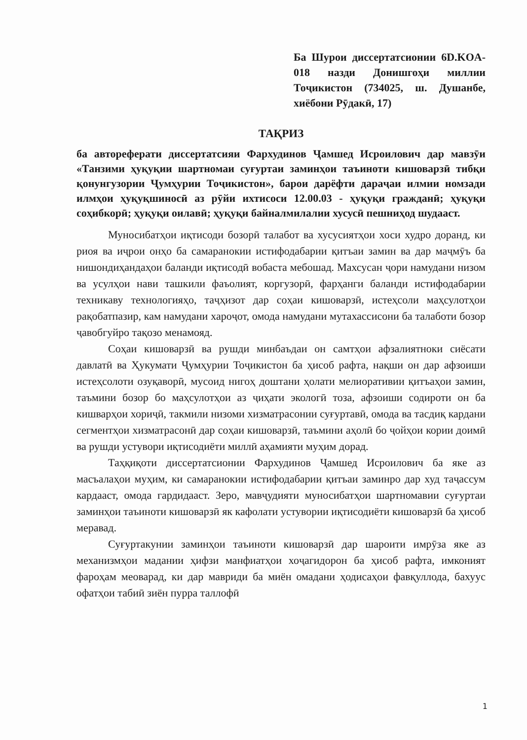Ба Шурои диссертатсионии 6D.KOA-018 назди Донишгоҳи миллии Тоҷикистон (734025, ш. Душанбе, хиёбони Рӯдакӣ, 17)
ТАҚРИЗ
ба автореферати диссертатсияи Фархудинов Ҷамшед Исроилович дар мавзӯи «Танзими ҳуқуқии шартномаи суғуртаи заминҳои таъиноти кишоварзӣ тибқи қонунгузории Ҷумҳурии Тоҷикистон», барои дарёфти дараҷаи илмии номзади илмҳои ҳуқуқшиносӣ аз рӯйи ихтисоси 12.00.03 - ҳуқуқи гражданӣ; ҳуқуқи соҳибкорӣ; ҳуқуқи оилавӣ; ҳуқуқи байналмилалии хусусӣ пешниҳод шудааст.
Муносибатҳои иқтисоди бозорӣ талабот ва хусусиятҳои хоси худро доранд, ки риоя ва иҷрои онҳо ба самаранокии истифодабарии қитъаи замин ва дар маҷмӯъ ба нишондиҳандаҳои баланди иқтисодӣ вобаста мебошад. Махсусан ҷори намудани низом ва усулҳои нави ташкили фаъолият, коргузорӣ, фарҳанги баланди истифодабарии техникаву технологияҳо, таҷҳизот дар соҳаи кишоварзӣ, истеҳсоли маҳсулотҳои рақобатпазир, кам намудани хароҷот, омода намудани мутахассисони ба талаботи бозор ҷавобгуйро тақозо менамояд.
Соҳаи кишоварзӣ ва рушди минбаъдаи он самтҳои афзалиятноки сиёсати давлатӣ ва Ҳукумати Ҷумҳурии Тоҷикистон ба ҳисоб рафта, нақши он дар афзоиши истеҳсолоти озуқаворӣ, мусоид нигоҳ доштани ҳолати мелиоративии қитъаҳои замин, таъмини бозор бо маҳсулотҳои аз ҷиҳати экологӣ тоза, афзоиши содироти он ба кишварҳои хориҷӣ, такмили низоми хизматрасонии суғуртавӣ, омода ва тасдиқ кардани сегментҳои хизматрасонӣ дар соҳаи кишоварзӣ, таъмини аҳолӣ бо ҷойҳои кории доимӣ ва рушди устувори иқтисодиёти миллӣ аҳамияти муҳим дорад.
Таҳқиқоти диссертатсионии Фархудинов Ҷамшед Исроилович ба яке аз масъалаҳои муҳим, ки самаранокии истифодабарии қитъаи заминро дар худ таҷассум кардааст, омода гардидааст. Зеро, мавҷудияти муносибатҳои шартномавии суғуртаи заминҳои таъиноти кишоварзӣ як кафолати устувории иқтисодиёти кишоварзӣ ба ҳисоб меравад.
Суғуртакунии заминҳои таъиноти кишоварзӣ дар шароити имрӯза яке аз механизмҳои мадании ҳифзи манфиатҳои хоҷагидорон ба ҳисоб рафта, имконият фароҳам меоварад, ки дар мавриди ба миён омадани ҳодисаҳои фавқуллода, бахуус офатҳои табиӣ зиён пурра таллофӣ
1